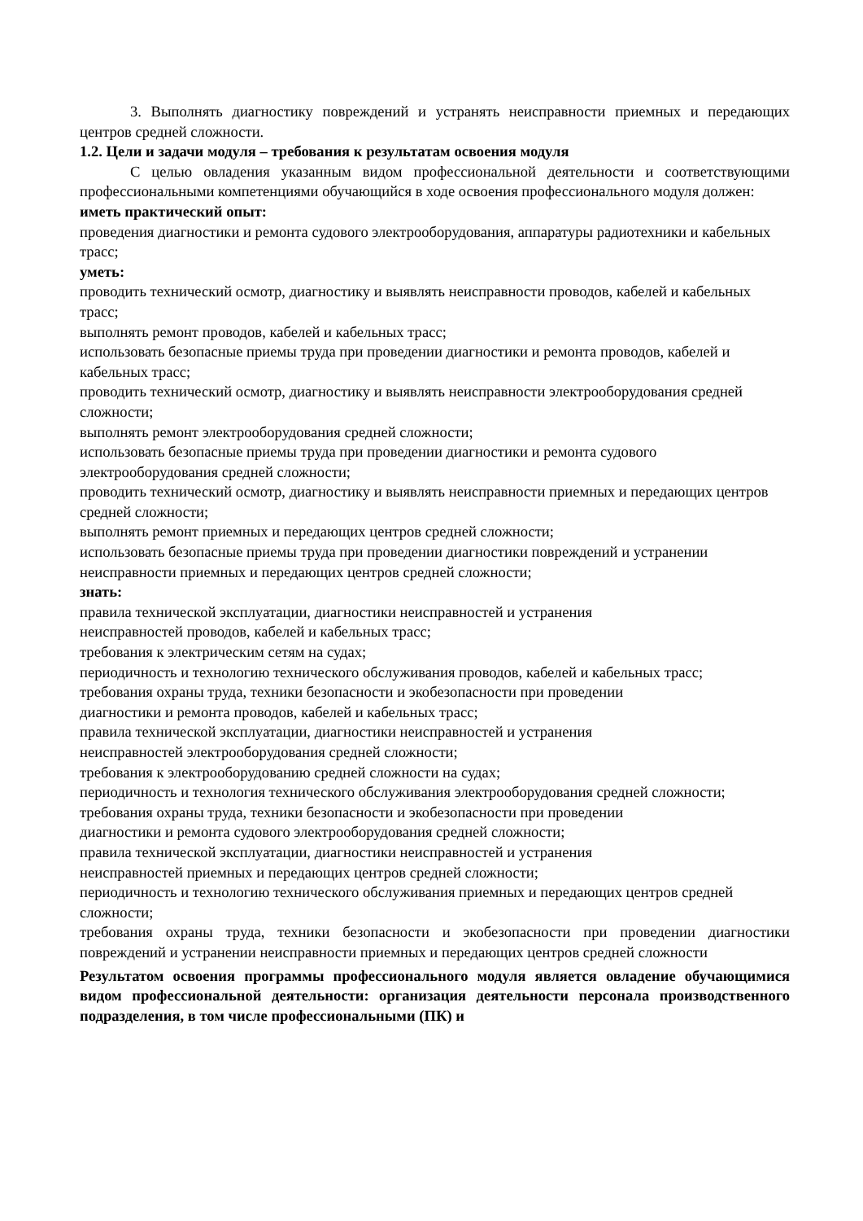3. Выполнять диагностику повреждений и устранять неисправности приемных и передающих центров средней сложности.
1.2. Цели и задачи модуля – требования к результатам освоения модуля
С целью овладения указанным видом профессиональной деятельности и соответствующими профессиональными компетенциями обучающийся в ходе освоения профессионального модуля должен:
иметь практический опыт:
проведения диагностики и ремонта судового электрооборудования, аппаратуры радиотехники и кабельных трасс;
уметь:
проводить технический осмотр, диагностику и выявлять неисправности проводов, кабелей и кабельных трасс;
выполнять ремонт проводов, кабелей и кабельных трасс;
использовать безопасные приемы труда при проведении диагностики и ремонта проводов, кабелей и кабельных трасс;
проводить технический осмотр, диагностику и выявлять неисправности электрооборудования средней сложности;
выполнять ремонт электрооборудования средней сложности;
использовать безопасные приемы труда при проведении диагностики и ремонта судового электрооборудования средней сложности;
проводить технический осмотр, диагностику и выявлять неисправности приемных и передающих центров средней сложности;
выполнять ремонт приемных и передающих центров средней сложности;
использовать безопасные приемы труда при проведении диагностики повреждений и устранении неисправности приемных и передающих центров средней сложности;
знать:
правила технической эксплуатации, диагностики неисправностей и устранения
неисправностей проводов, кабелей и кабельных трасс;
требования к электрическим сетям на судах;
периодичность и технологию технического обслуживания проводов, кабелей и кабельных трасс;
требования охраны труда, техники безопасности и экобезопасности при проведении
диагностики и ремонта проводов, кабелей и кабельных трасс;
правила технической эксплуатации, диагностики неисправностей и устранения
неисправностей электрооборудования средней сложности;
требования к электрооборудованию средней сложности на судах;
периодичность и технология технического обслуживания электрооборудования средней сложности;
требования охраны труда, техники безопасности и экобезопасности при проведении
диагностики и ремонта судового электрооборудования средней сложности;
правила технической эксплуатации, диагностики неисправностей и устранения
неисправностей приемных и передающих центров средней сложности;
периодичность и технологию технического обслуживания приемных и передающих центров средней сложности;
требования охраны труда, техники безопасности и экобезопасности при проведении диагностики повреждений и устранении неисправности приемных и передающих центров средней сложности
Результатом освоения программы профессионального модуля является овладение обучающимися видом профессиональной деятельности: организация деятельности персонала производственного подразделения, в том числе профессиональными (ПК) и